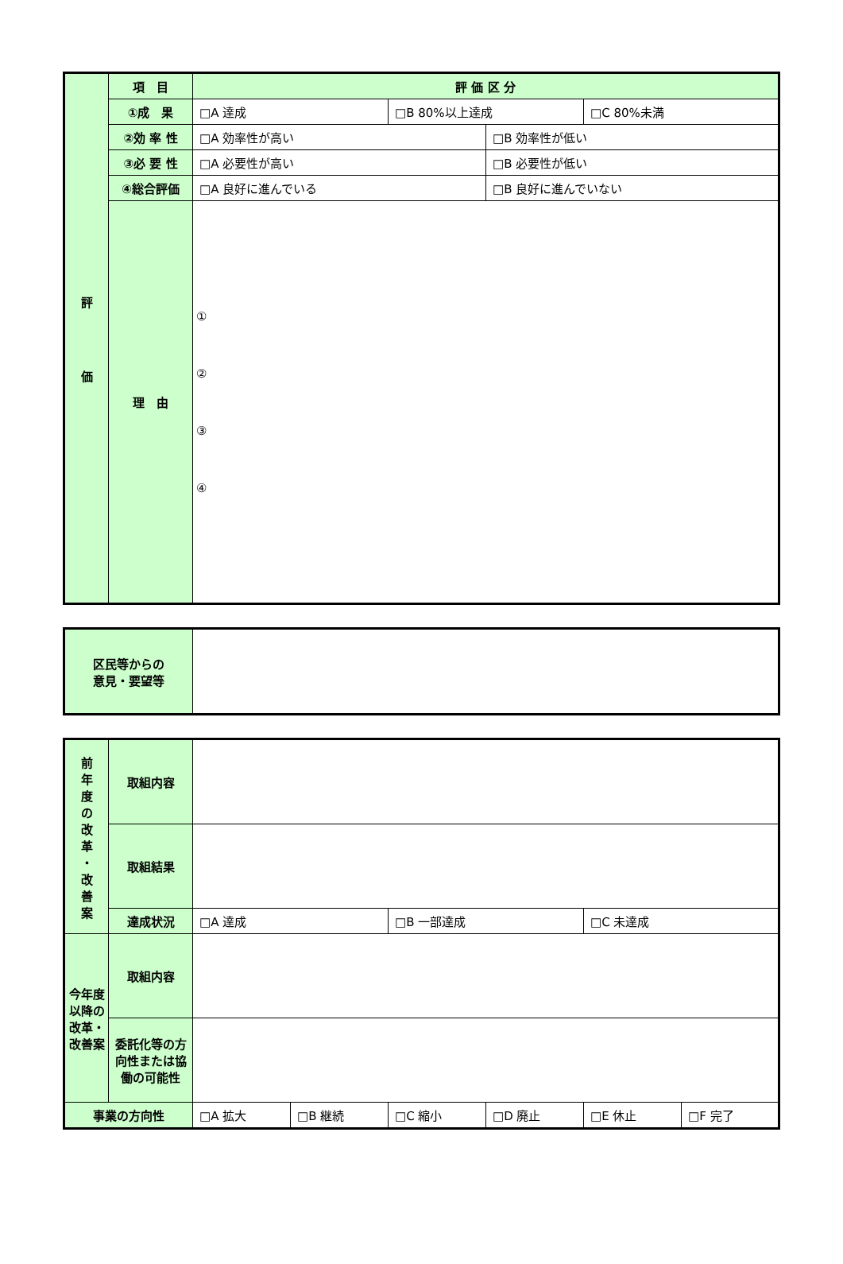| 評 価 | 項 目 | 評 価 区 分 | | | |
| | ①成 果 | □A 達成 | □B 80%以上達成 | | □C 80%未満 |
| | ②効 率 性 | □A 効率性が高い | | □B 効率性が低い | |
| | ③必 要 性 | □A 必要性が高い | | □B 必要性が低い | |
| | ④総合評価 | □A 良好に進んでいる | | □B 良好に進んでいない | |
| | 理 由 | ① ② ③ ④ | | | |
| 区民等からの 意見・要望等 | |
| 前 年 度 の 改 革 ・ 改 善 案 | 取組内容 | | | | | | |
| | 取組結果 | | | | | | |
| | 達成状況 | □A 達成 | | □B 一部達成 | | □C 未達成 | |
| 今年度以降の改革・改善案 | 取組内容 | | | | | | |
| | 委託化等の方向性または協働の可能性 | | | | | | |
| 事業の方向性 | | □A 拡大 | □B 継続 | □C 縮小 | □D 廃止 | □E 休止 | □F 完了 |